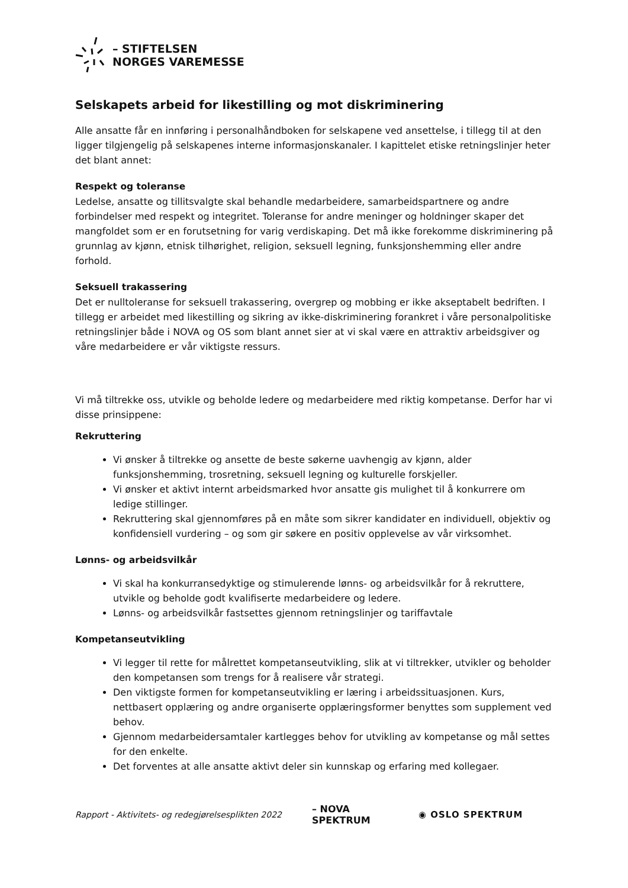– STIFTELSEN
NORGES VAREMESSE
Selskapets arbeid for likestilling og mot diskriminering
Alle ansatte får en innføring i personalhåndboken for selskapene ved ansettelse, i tillegg til at den ligger tilgjengelig på selskapenes interne informasjonskanaler. I kapittelet etiske retningslinjer heter det blant annet:
Respekt og toleranse
Ledelse, ansatte og tillitsvalgte skal behandle medarbeidere, samarbeidspartnere og andre forbindelser med respekt og integritet. Toleranse for andre meninger og holdninger skaper det mangfoldet som er en forutsetning for varig verdiskaping. Det må ikke forekomme diskriminering på grunnlag av kjønn, etnisk tilhørighet, religion, seksuell legning, funksjonshemming eller andre forhold.
Seksuell trakassering
Det er nulltoleranse for seksuell trakassering, overgrep og mobbing er ikke akseptabelt bedriften. I tillegg er arbeidet med likestilling og sikring av ikke-diskriminering forankret i våre personalpolitiske retningslinjer både i NOVA og OS som blant annet sier at vi skal være en attraktiv arbeidsgiver og våre medarbeidere er vår viktigste ressurs.
Vi må tiltrekke oss, utvikle og beholde ledere og medarbeidere med riktig kompetanse. Derfor har vi disse prinsippene:
Rekruttering
Vi ønsker å tiltrekke og ansette de beste søkerne uavhengig av kjønn, alder funksjonshemming, trosretning, seksuell legning og kulturelle forskjeller.
Vi ønsker et aktivt internt arbeidsmarked hvor ansatte gis mulighet til å konkurrere om ledige stillinger.
Rekruttering skal gjennomføres på en måte som sikrer kandidater en individuell, objektiv og konfidensiell vurdering – og som gir søkere en positiv opplevelse av vår virksomhet.
Lønns- og arbeidsvilkår
Vi skal ha konkurransedyktige og stimulerende lønns- og arbeidsvilkår for å rekruttere, utvikle og beholde godt kvalifiserte medarbeidere og ledere.
Lønns- og arbeidsvilkår fastsettes gjennom retningslinjer og tariffavtale
Kompetanseutvikling
Vi legger til rette for målrettet kompetanseutvikling, slik at vi tiltrekker, utvikler og beholder den kompetansen som trengs for å realisere vår strategi.
Den viktigste formen for kompetanseutvikling er læring i arbeidssituasjonen. Kurs, nettbasert opplæring og andre organiserte opplæringsformer benyttes som supplement ved behov.
Gjennom medarbeidersamtaler kartlegges behov for utvikling av kompetanse og mål settes for den enkelte.
Det forventes at alle ansatte aktivt deler sin kunnskap og erfaring med kollegaer.
Rapport - Aktivitets- og redegjørelsesplikten 2022
– NOVA
SPEKTRUM
◉ OSLO SPEKTRUM